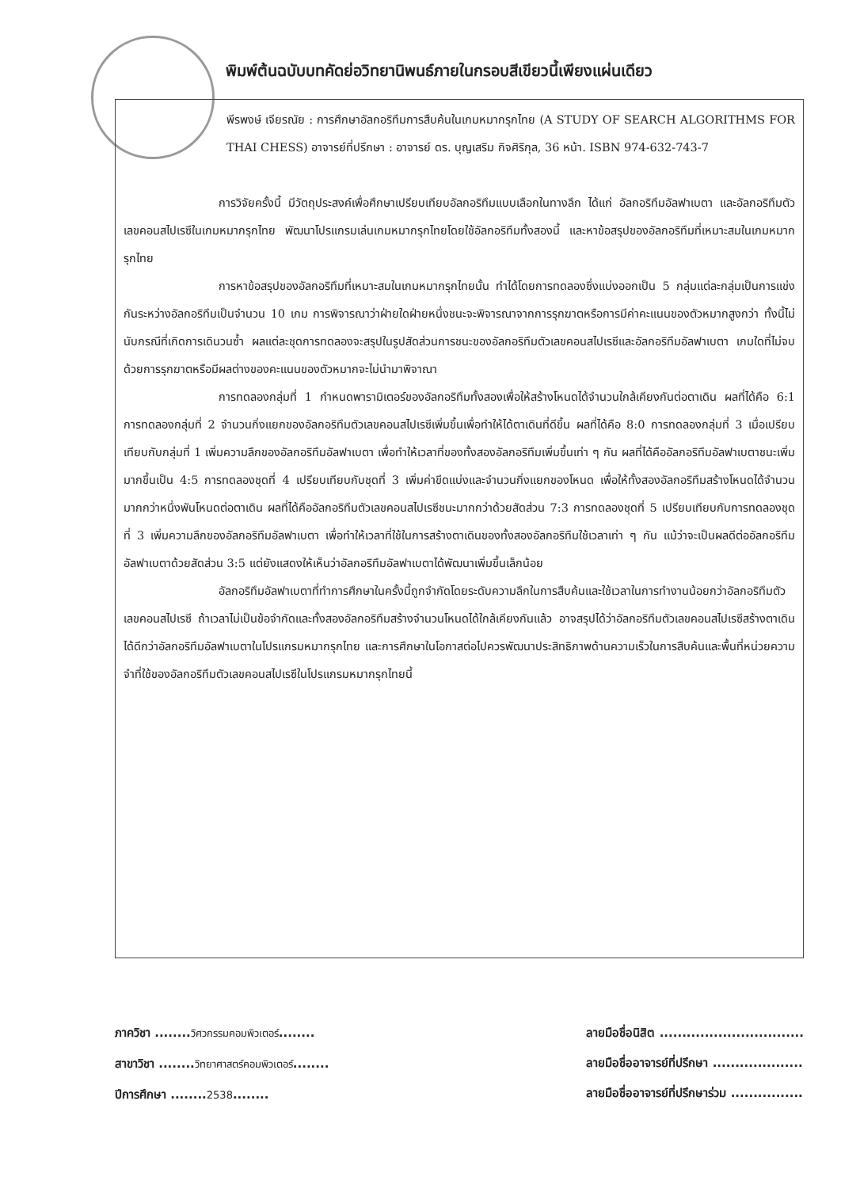พิมพ์ต้นฉบับบทคัดย่อวิทยานิพนธ์ภายในกรอบสีเขียวนี้เพียงแผ่นเดียว
พีรพงษ์ เจียรณัย : การศึกษาอัลกอริทึมการสืบค้นในเกมหมากรุกไทย (A STUDY OF SEARCH ALGORITHMS FOR THAI CHESS) อาจารย์ที่ปรึกษา : อาจารย์ ดร. บุญเสริม กิจศิริกุล, 36 หน้า. ISBN 974-632-743-7
การวิจัยครั้งนี้ มีวัตถุประสงค์เพื่อศึกษาเปรียบเทียบอัลกอริทึมแบบเลือกในทางลึก ได้แก่ อัลกอริทึมอัลฟาเบตา และอัลกอริทึมตัวเลขคอนสไปเรซีในเกมหมากรุกไทย พัฒนาโปรแกรมเล่นเกมหมากรุกไทยโดยใช้อัลกอริทึมทั้งสองนี้ และหาข้อสรุปของอัลกอริทึมที่เหมาะสมในเกมหมากรุกไทย
การหาข้อสรุปของอัลกอริทึมที่เหมาะสมในเกมหมากรุกไทยนั้น ทำได้โดยการทดลองซึ่งแบ่งออกเป็น 5 กลุ่มแต่ละกลุ่มเป็นการแข่งกันระหว่างอัลกอริทึมเป็นจำนวน 10 เกม การพิจารณาว่าฝ่ายใดฝ่ายหนึ่งชนะจะพิจารณาจากการรุกฆาตหรือการมีค่าคะแนนของตัวหมากสูงกว่า ทั้งนี้ไม่นับกรณีที่เกิดการเดินวนซ้ำ ผลแต่ละชุดการทดลองจะสรุปในรูปสัดส่วนการชนะของอัลกอริทึมตัวเลขคอนสไปเรซีและอัลกอริทึมอัลฟาเบตา เกมใดที่ไม่จบด้วยการรุกฆาตหรือมีผลต่างของคะแนนของตัวหมากจะไม่นำมาพิจาณา
การทดลองกลุ่มที่ 1 กำหนดพารามิเตอร์ของอัลกอริทึมทั้งสองเพื่อให้สร้างโหนดได้จำนวนใกล้เคียงกันต่อตาเดิน ผลที่ได้คือ 6:1 การทดลองกลุ่มที่ 2 จำนวนกิ่งแยกของอัลกอริทึมตัวเลขคอนสไปเรซีเพิ่มขึ้นเพื่อทำให้ได้ตาเดินที่ดีขึ้น ผลที่ได้คือ 8:0 การทดลองกลุ่มที่ 3 เมื่อเปรียบเทียบกับกลุ่มที่ 1 เพิ่มความลึกของอัลกอริทึมอัลฟาเบตา เพื่อทำให้เวลาที่ของทั้งสองอัลกอริทึมเพิ่มขึ้นเท่า ๆ กัน ผลที่ได้คืออัลกอริทึมอัลฟาเบตาชนะเพิ่มมากขึ้นเป็น 4:5 การทดลองชุดที่ 4 เปรียบเทียบกับชุดที่ 3 เพิ่มค่าขีดแบ่งและจำนวนกิ่งแยกของโหนด เพื่อให้ทั้งสองอัลกอริทึมสร้างโหนดได้จำนวนมากกว่าหนึ่งพันโหนดต่อตาเดิน ผลที่ได้คืออัลกอริทึมตัวเลขคอนสไปเรซีชนะมากกว่าด้วยสัดส่วน 7:3 การทดลองชุดที่ 5 เปรียบเทียบกับการทดลองชุดที่ 3 เพิ่มความลึกของอัลกอริทึมอัลฟาเบตา เพื่อทำให้เวลาที่ใช้ในการสร้างตาเดินของทั้งสองอัลกอริทึมใช้เวลาเท่า ๆ กัน แม้ว่าจะเป็นผลดีต่ออัลกอริทึมอัลฟาเบตาด้วยสัดส่วน 3:5 แต่ยังแสดงให้เห็นว่าอัลกอริทึมอัลฟาเบตาได้พัฒนาเพิ่มขึ้นเล็กน้อย
อัลกอริทึมอัลฟาเบตาที่ทำการศึกษาในครั้งนี้ถูกจำกัดโดยระดับความลึกในการสืบค้นและใช้เวลาในการทำงานน้อยกว่าอัลกอริทึมตัวเลขคอนสไปเรซี ถ้าเวลาไม่เป็นข้อจำกัดและทั้งสองอัลกอริทึมสร้างจำนวนโหนดได้ใกล้เคียงกันแล้ว อาจสรุปได้ว่าอัลกอริทึมตัวเลขคอนสไปเรซีสร้างตาเดินได้ดีกว่าอัลกอริทึมอัลฟาเบตาในโปรแกรมหมากรุกไทย และการศึกษาในโอกาสต่อไปควรพัฒนาประสิทธิภาพด้านความเร็วในการสืบค้นและพื้นที่หน่วยความจำที่ใช้ของอัลกอริทึมตัวเลขคอนสไปเรซีในโปรแกรมหมากรุกไทยนี้
ภาควิชา ........วิศวกรรมคอมพิวเตอร์........
สาขาวิชา ........วิทยาศาสตร์คอมพิวเตอร์........
ปีการศึกษา ........2538........
ลายมือชื่อนิสิต ................................
ลายมือชื่ออาจารย์ที่ปรึกษา ....................
ลายมือชื่ออาจารย์ที่ปรึกษาร่วม ................